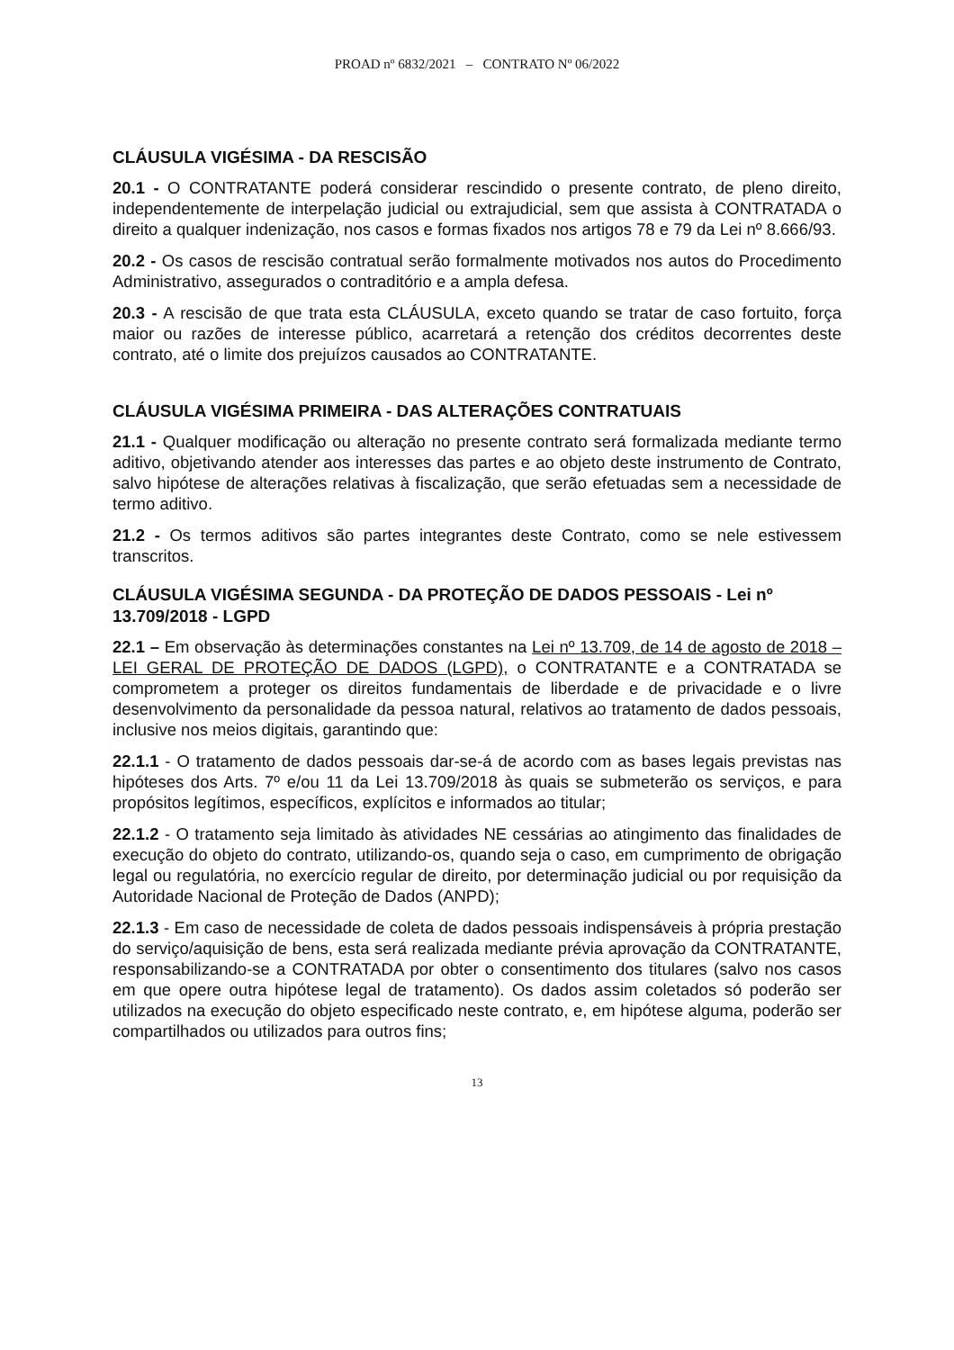PROAD nº 6832/2021 – CONTRATO Nº 06/2022
CLÁUSULA VIGÉSIMA - DA RESCISÃO
20.1 - O CONTRATANTE poderá considerar rescindido o presente contrato, de pleno direito, independentemente de interpelação judicial ou extrajudicial, sem que assista à CONTRATADA o direito a qualquer indenização, nos casos e formas fixados nos artigos 78 e 79 da Lei nº 8.666/93.
20.2 - Os casos de rescisão contratual serão formalmente motivados nos autos do Procedimento Administrativo, assegurados o contraditório e a ampla defesa.
20.3 - A rescisão de que trata esta CLÁUSULA, exceto quando se tratar de caso fortuito, força maior ou razões de interesse público, acarretará a retenção dos créditos decorrentes deste contrato, até o limite dos prejuízos causados ao CONTRATANTE.
CLÁUSULA VIGÉSIMA PRIMEIRA - DAS ALTERAÇÕES CONTRATUAIS
21.1 - Qualquer modificação ou alteração no presente contrato será formalizada mediante termo aditivo, objetivando atender aos interesses das partes e ao objeto deste instrumento de Contrato, salvo hipótese de alterações relativas à fiscalização, que serão efetuadas sem a necessidade de termo aditivo.
21.2 - Os termos aditivos são partes integrantes deste Contrato, como se nele estivessem transcritos.
CLÁUSULA VIGÉSIMA SEGUNDA - DA PROTEÇÃO DE DADOS PESSOAIS - Lei nº 13.709/2018 - LGPD
22.1 – Em observação às determinações constantes na Lei nº 13.709, de 14 de agosto de 2018 – LEI GERAL DE PROTEÇÃO DE DADOS (LGPD), o CONTRATANTE e a CONTRATADA se comprometem a proteger os direitos fundamentais de liberdade e de privacidade e o livre desenvolvimento da personalidade da pessoa natural, relativos ao tratamento de dados pessoais, inclusive nos meios digitais, garantindo que:
22.1.1 - O tratamento de dados pessoais dar-se-á de acordo com as bases legais previstas nas hipóteses dos Arts. 7º e/ou 11 da Lei 13.709/2018 às quais se submeterão os serviços, e para propósitos legítimos, específicos, explícitos e informados ao titular;
22.1.2 - O tratamento seja limitado às atividades NE cessárias ao atingimento das finalidades de execução do objeto do contrato, utilizando-os, quando seja o caso, em cumprimento de obrigação legal ou regulatória, no exercício regular de direito, por determinação judicial ou por requisição da Autoridade Nacional de Proteção de Dados (ANPD);
22.1.3 - Em caso de necessidade de coleta de dados pessoais indispensáveis à própria prestação do serviço/aquisição de bens, esta será realizada mediante prévia aprovação da CONTRATANTE, responsabilizando-se a CONTRATADA por obter o consentimento dos titulares (salvo nos casos em que opere outra hipótese legal de tratamento). Os dados assim coletados só poderão ser utilizados na execução do objeto especificado neste contrato, e, em hipótese alguma, poderão ser compartilhados ou utilizados para outros fins;
13